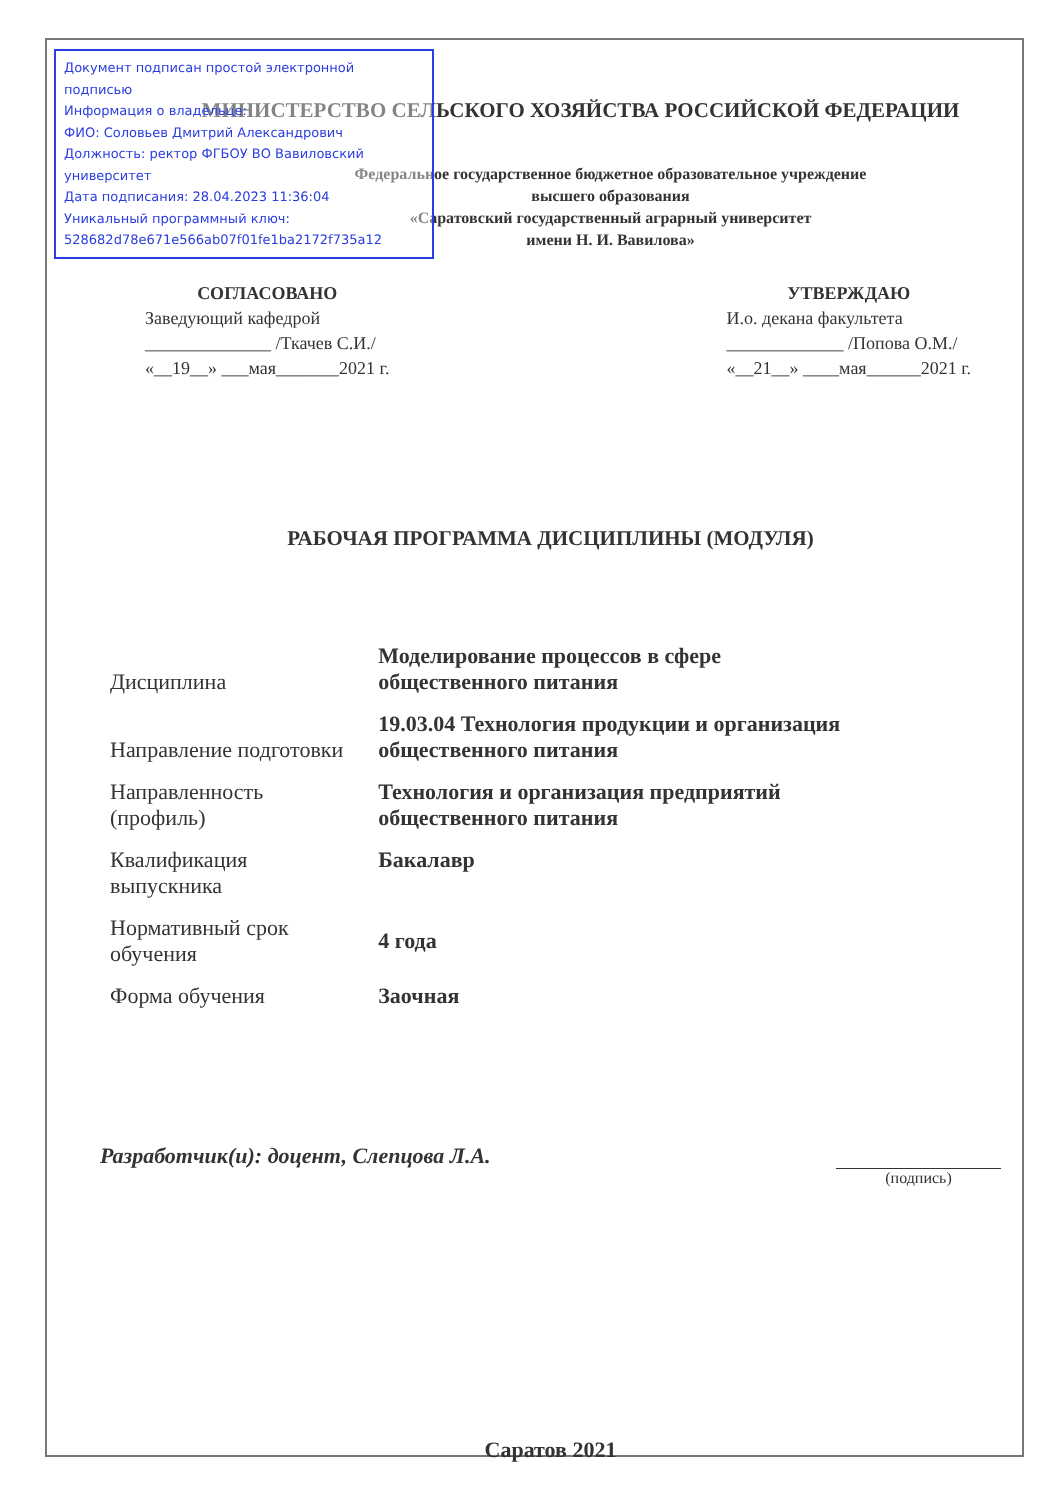Документ подписан простой электронной подписью
Информация о владельце:
ФИО: Соловьев Дмитрий Александрович
Должность: ректор ФГБОУ ВО Вавиловский университет
Дата подписания: 28.04.2023 11:36:04
Уникальный программный ключ:
528682d78e671e566ab07f01fe1ba2172f735a12
МИНИСТЕРСТВО СЕЛЬСКОГО ХОЗЯЙСТВА РОССИЙСКОЙ ФЕДЕРАЦИИ
Федеральное государственное бюджетное образовательное учреждение
высшего образования
«Саратовский государственный аграрный университет
имени Н. И. Вавилова»
СОГЛАСОВАНО
Заведующий кафедрой
______________ /Ткачев С.И./
«__19__» ___мая_______2021 г.
УТВЕРЖДАЮ
И.о. декана факультета
_____________ /Попова О.М./
«__21__» ____мая______2021 г.
РАБОЧАЯ ПРОГРАММА ДИСЦИПЛИНЫ (МОДУЛЯ)
| Дисциплина | Моделирование процессов в сфере общественного питания |
| Направление подготовки | 19.03.04 Технология продукции и организация общественного питания |
| Направленность (профиль) | Технология и организация предприятий общественного питания |
| Квалификация выпускника | Бакалавр |
| Нормативный срок обучения | 4 года |
| Форма обучения | Заочная |
Разработчик(и): доцент, Слепцова Л.А.
(подпись)
Саратов 2021